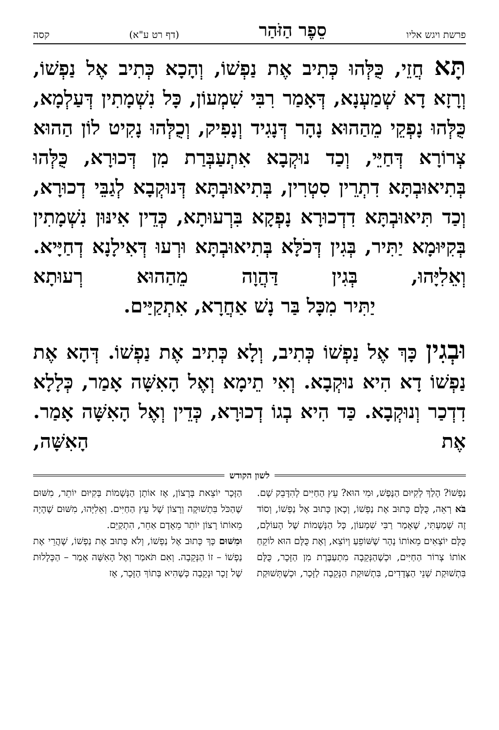פרשת ויגש אליו
סֵפֶר הַזֹּהַר
(דף רט ע"א)
קסה
תָּא חֲזֵי, כֻּלְּהוּ כְּתִיב אֶת נַפְשׁוֹ, וְהָכָא כְּתִיב אֶל נַפְשׁוֹ, וְרָזָא דָא שְׁמַעְנָא, דְּאָמַר רִבִּי שִׁמְעוֹן, כָּל נִשְׁמָתִין דְּעַלְמָא, כֻּלְּהוּ נָפְקֵי מֵהַהוּא נָהָר דְּנָגִיד וְנָפִיק, וְכֻלְּהוּ נָקִיט לוֹן הַהוּא צְרוֹרָא דְּחַיֵּי, וְכַד נוּקְבָא אִתְעַבְּרַת מִן דְּכוּרָא, כֻּלְּהוּ בְּתִיאוּבְתָּא דִתְרֵין סִטְרִין, בְּתִיאוּבְתָּא דְּנוּקְבָא לְגַבֵּי דְכוּרָא, וְכַד תִּיאוּבְתָּא דִדְכוּרָא נָפְקָא בִּרְעוּתָא, כְּדֵין אִינּוּן נִשְׁמָתִין בְּקִיּוּמָא יַתִּיר, בְּגִין דְּכֹלָּא בְּתִיאוּבְתָּא וּרְעוּ דְּאִילָנָא דְחַיָּיא. וְאֵלִיָּהוּ, בְּגִין דַּהֲוָה מֵהַהוּא רְעוּתָא
יַתִּיר מִכָּל בַּר נָשׁ אַחֲרָא, אִתְקַיַּים.
וּבְגִין כָּךְ אֶל נַפְשׁוֹ כְּתִיב, וְלָא כְּתִיב אֶת נַפְשׁוֹ. דְּהָא אֶת נַפְשׁוֹ דָא הִיא נוּקְבָא. וְאִי תֵימָא וְאֶל הָאִשָּׁה אָמַר, כְּלָלָא דִדְכַר וְנוּקְבָא. כַּד הִיא בְגוֹ דְכוּרָא, כְּדֵין וְאֶל הָאִשָּׁה אָמַר. אֶת הָאִשָּׁה,
לשון הקודש
נַפְשׁוֹ? הָלַךְ לְקִיּוּם הַנֶּפֶשׁ, וּמִי הוּא? עֵץ הַחַיִּים לְהִדָּבֵק שָׁם.
בֹּא רְאֵה, כֻּלָּם כָּתוּב אֶת נַפְשׁוֹ, וְכָאן כָּתוּב אֶל נַפְשׁוֹ, וְסוֹד זֶה שָׁמַעְתִּי, שֶׁאָמַר רַבִּי שִׁמְעוֹן, כָּל הַנְּשָׁמוֹת שֶׁל הָעוֹלָם, כֻּלָּם יוֹצְאִים מֵאוֹתוֹ נָהָר שֶׁשּׁוֹפֵעַ וְיוֹצֵא, וְאֶת כֻּלָּם הוּא לוֹקֵחַ אוֹתוֹ צְרוֹר הַחַיִּים, וּכְשֶׁהַנְּקֵבָה מִתְעַבֶּרֶת מִן הַזָּכָר, כֻּלָּם בִּתְשׁוּקַת שְׁנֵי הַצְּדָדִים, בִּתְשׁוּקַת הַנְּקֵבָה לַזָּכָר, וּכְשֶׁתְּשׁוּקַת הַזָּכָר יוֹצֵאת בְּרָצוֹן, אָז אוֹתָן הַנְּשָׁמוֹת בְּקִיּוּם יוֹתֵר, מִשּׁוּם שֶׁהַכֹּל בִּתְשׁוּקָה וְרָצוֹן שֶׁל עֵץ הַחַיִּים. וְאֵלִיָּהוּ, מִשּׁוּם שֶׁהָיָה מֵאוֹתוֹ רָצוֹן יוֹתֵר מֵאָדָם אַחֵר, הִתְקַיֵּם.
וּמִשּׁוּם כָּךְ כָּתוּב אֶל נַפְשׁוֹ, וְלֹא כָּתוּב אֶת נַפְשׁוֹ, שֶׁהֲרֵי אֶת נַפְשׁוֹ – זוֹ הַנְּקֵבָה. וְאִם תֹּאמַר וְאֶל הָאִשָּׁה אָמַר – הַכְּלָלוּת שֶׁל זָכָר וּנְקֵבָה כְּשֶׁהִיא בְּתוֹךְ הַזָּכָר, אָז